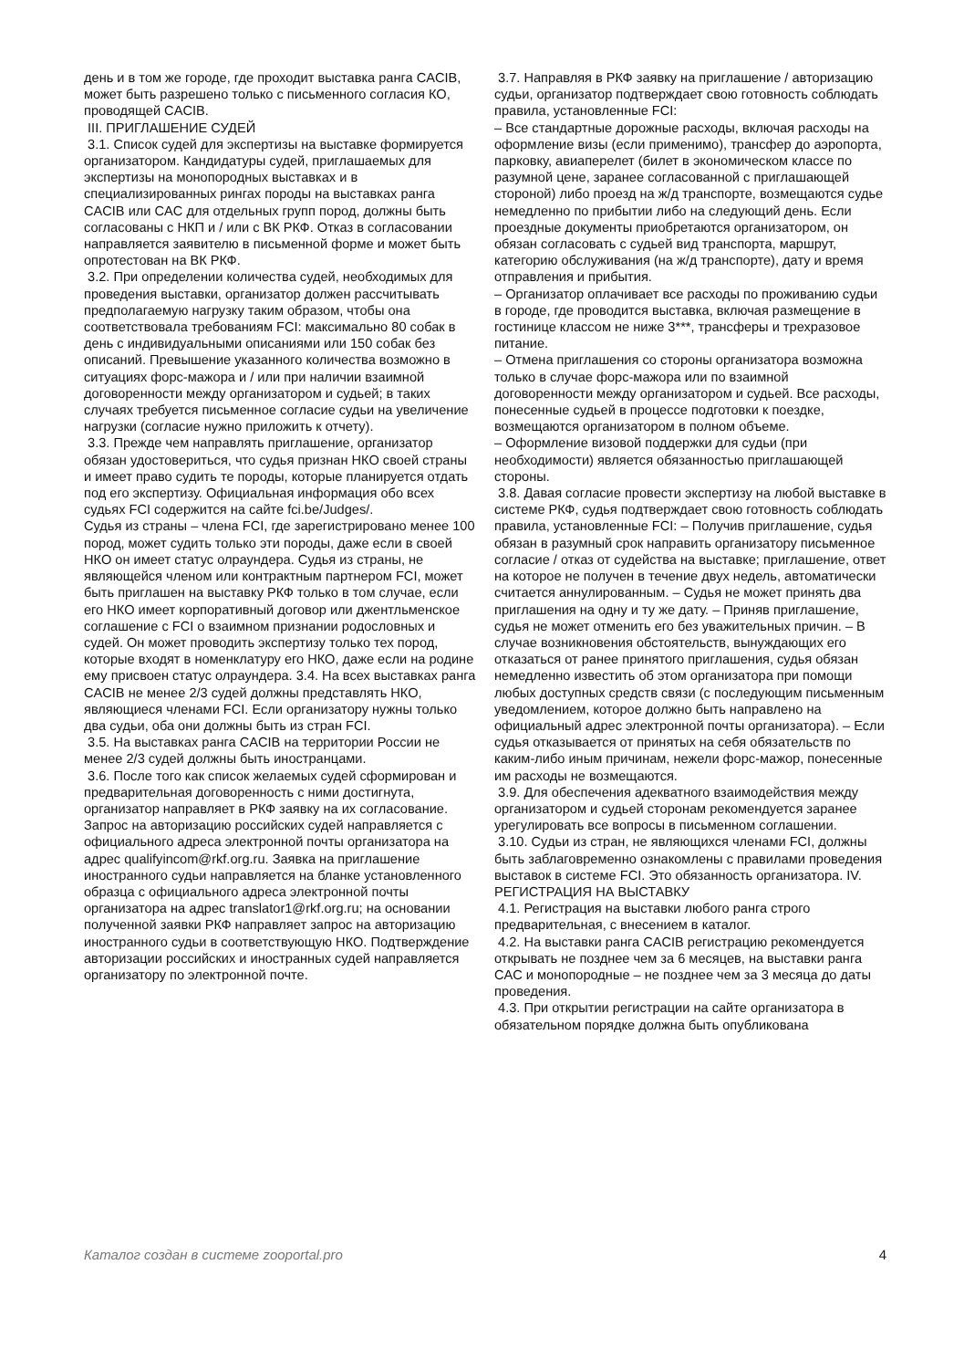день и в том же городе, где проходит выставка ранга CACIB, может быть разрешено только с письменного согласия КО, проводящей CACIB.
III. ПРИГЛАШЕНИЕ СУДЕЙ
3.1. Список судей для экспертизы на выставке формируется организатором. Кандидатуры судей, приглашаемых для экспертизы на монопородных выставках и в специализированных рингах породы на выставках ранга CACIB или CAC для отдельных групп пород, должны быть согласованы с НКП и / или с ВК РКФ. Отказ в согласовании направляется заявителю в письменной форме и может быть опротестован на ВК РКФ.
3.2. При определении количества судей, необходимых для проведения выставки, организатор должен рассчитывать предполагаемую нагрузку таким образом, чтобы она соответствовала требованиям FCI: максимально 80 собак в день с индивидуальными описаниями или 150 собак без описаний. Превышение указанного количества возможно в ситуациях форс-мажора и / или при наличии взаимной договоренности между организатором и судьей; в таких случаях требуется письменное согласие судьи на увеличение нагрузки (согласие нужно приложить к отчету).
3.3. Прежде чем направлять приглашение, организатор обязан удостовериться, что судья признан НКО своей страны и имеет право судить те породы, которые планируется отдать под его экспертизу. Официальная информация обо всех судьях FCI содержится на сайте fci.be/Judges/.
Судья из страны – члена FCI, где зарегистрировано менее 100 пород, может судить только эти породы, даже если в своей НКО он имеет статус олраундера. Судья из страны, не являющейся членом или контрактным партнером FCI, может быть приглашен на выставку РКФ только в том случае, если его НКО имеет корпоративный договор или джентльменское соглашение с FCI о взаимном признании родословных и судей. Он может проводить экспертизу только тех пород, которые входят в номенклатуру его НКО, даже если на родине ему присвоен статус олраундера. 3.4. На всех выставках ранга CACIB не менее 2/3 судей должны представлять НКО, являющиеся членами FCI. Если организатору нужны только два судьи, оба они должны быть из стран FCI.
3.5. На выставках ранга CACIB на территории России не менее 2/3 судей должны быть иностранцами.
3.6. После того как список желаемых судей сформирован и предварительная договоренность с ними достигнута, организатор направляет в РКФ заявку на их согласование. Запрос на авторизацию российских судей направляется с официального адреса электронной почты организатора на адрес qualifyincom@rkf.org.ru. Заявка на приглашение иностранного судьи направляется на бланке установленного образца с официального адреса электронной почты организатора на адрес translator1@rkf.org.ru; на основании полученной заявки РКФ направляет запрос на авторизацию иностранного судьи в соответствующую НКО. Подтверждение авторизации российских и иностранных судей направляется организатору по электронной почте.
3.7. Направляя в РКФ заявку на приглашение / авторизацию судьи, организатор подтверждает свою готовность соблюдать правила, установленные FCI:
– Все стандартные дорожные расходы, включая расходы на оформление визы (если применимо), трансфер до аэропорта, парковку, авиаперелет (билет в экономическом классе по разумной цене, заранее согласованной с приглашающей стороной) либо проезд на ж/д транспорте, возмещаются судье немедленно по прибытии либо на следующий день. Если проездные документы приобретаются организатором, он обязан согласовать с судьей вид транспорта, маршрут, категорию обслуживания (на ж/д транспорте), дату и время отправления и прибытия.
– Организатор оплачивает все расходы по проживанию судьи в городе, где проводится выставка, включая размещение в гостинице классом не ниже 3***, трансферы и трехразовое питание.
– Отмена приглашения со стороны организатора возможна только в случае форс-мажора или по взаимной договоренности между организатором и судьей. Все расходы, понесенные судьей в процессе подготовки к поездке, возмещаются организатором в полном объеме.
– Оформление визовой поддержки для судьи (при необходимости) является обязанностью приглашающей стороны.
3.8. Давая согласие провести экспертизу на любой выставке в системе РКФ, судья подтверждает свою готовность соблюдать правила, установленные FCI: – Получив приглашение, судья обязан в разумный срок направить организатору письменное согласие / отказ от судейства на выставке; приглашение, ответ на которое не получен в течение двух недель, автоматически считается аннулированным. – Судья не может принять два приглашения на одну и ту же дату. – Приняв приглашение, судья не может отменить его без уважительных причин. – В случае возникновения обстоятельств, вынуждающих его отказаться от ранее принятого приглашения, судья обязан немедленно известить об этом организатора при помощи любых доступных средств связи (с последующим письменным уведомлением, которое должно быть направлено на официальный адрес электронной почты организатора). – Если судья отказывается от принятых на себя обязательств по каким-либо иным причинам, нежели форс-мажор, понесенные им расходы не возмещаются.
3.9. Для обеспечения адекватного взаимодействия между организатором и судьей сторонам рекомендуется заранее урегулировать все вопросы в письменном соглашении.
3.10. Судьи из стран, не являющихся членами FCI, должны быть заблаговременно ознакомлены с правилами проведения выставок в системе FCI. Это обязанность организатора. IV. РЕГИСТРАЦИЯ НА ВЫСТАВКУ
4.1. Регистрация на выставки любого ранга строго предварительная, с внесением в каталог.
4.2. На выставки ранга CACIB регистрацию рекомендуется открывать не позднее чем за 6 месяцев, на выставки ранга CAC и монопородные – не позднее чем за 3 месяца до даты проведения.
4.3. При открытии регистрации на сайте организатора в обязательном порядке должна быть опубликована
Каталог создан в системе zooportal.pro 4